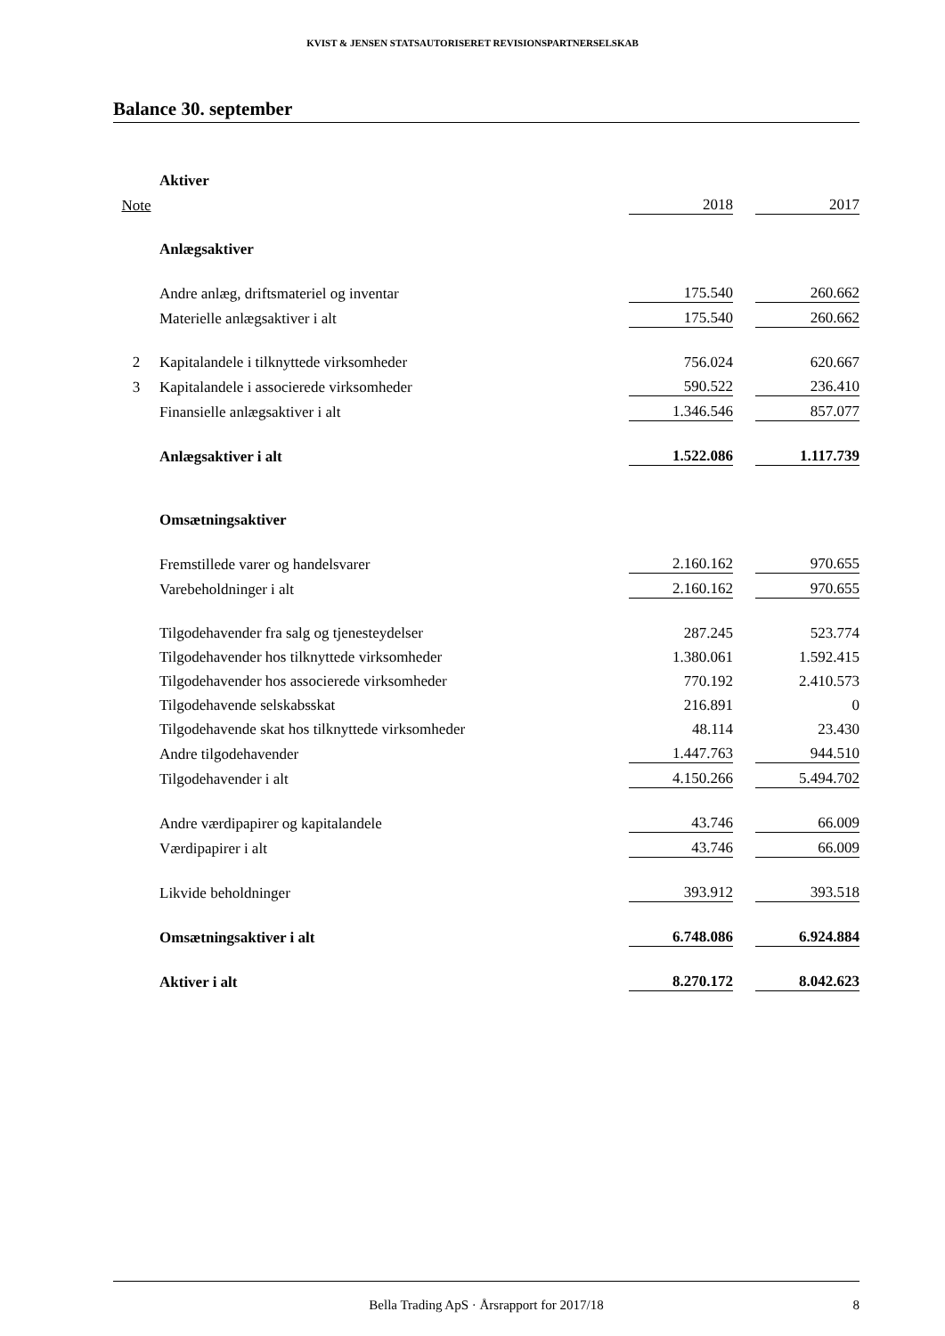KVIST & JENSEN STATSAUTORISERET REVISIONSPARTNERSELSKAB
Balance 30. september
| | Aktiver | | | |
| Note | | 2018 | | 2017 |
| | Anlægsaktiver | | | |
| | Andre anlæg, driftsmateriel og inventar | 175.540 | | 260.662 |
| | Materielle anlægsaktiver i alt | 175.540 | | 260.662 |
| 2 | Kapitalandele i tilknyttede virksomheder | 756.024 | | 620.667 |
| 3 | Kapitalandele i associerede virksomheder | 590.522 | | 236.410 |
| | Finansielle anlægsaktiver i alt | 1.346.546 | | 857.077 |
| | Anlægsaktiver i alt | 1.522.086 | | 1.117.739 |
| | Omsætningsaktiver | | | |
| | Fremstillede varer og handelsvarer | 2.160.162 | | 970.655 |
| | Varebeholdninger i alt | 2.160.162 | | 970.655 |
| | Tilgodehavender fra salg og tjenesteydelser | 287.245 | | 523.774 |
| | Tilgodehavender hos tilknyttede virksomheder | 1.380.061 | | 1.592.415 |
| | Tilgodehavender hos associerede virksomheder | 770.192 | | 2.410.573 |
| | Tilgodehavende selskabsskat | 216.891 | | 0 |
| | Tilgodehavende skat hos tilknyttede virksomheder | 48.114 | | 23.430 |
| | Andre tilgodehavender | 1.447.763 | | 944.510 |
| | Tilgodehavender i alt | 4.150.266 | | 5.494.702 |
| | Andre værdipapirer og kapitalandele | 43.746 | | 66.009 |
| | Værdipapirer i alt | 43.746 | | 66.009 |
| | Likvide beholdninger | 393.912 | | 393.518 |
| | Omsætningsaktiver i alt | 6.748.086 | | 6.924.884 |
| | Aktiver i alt | 8.270.172 | | 8.042.623 |
Bella Trading ApS · Årsrapport for 2017/18 8